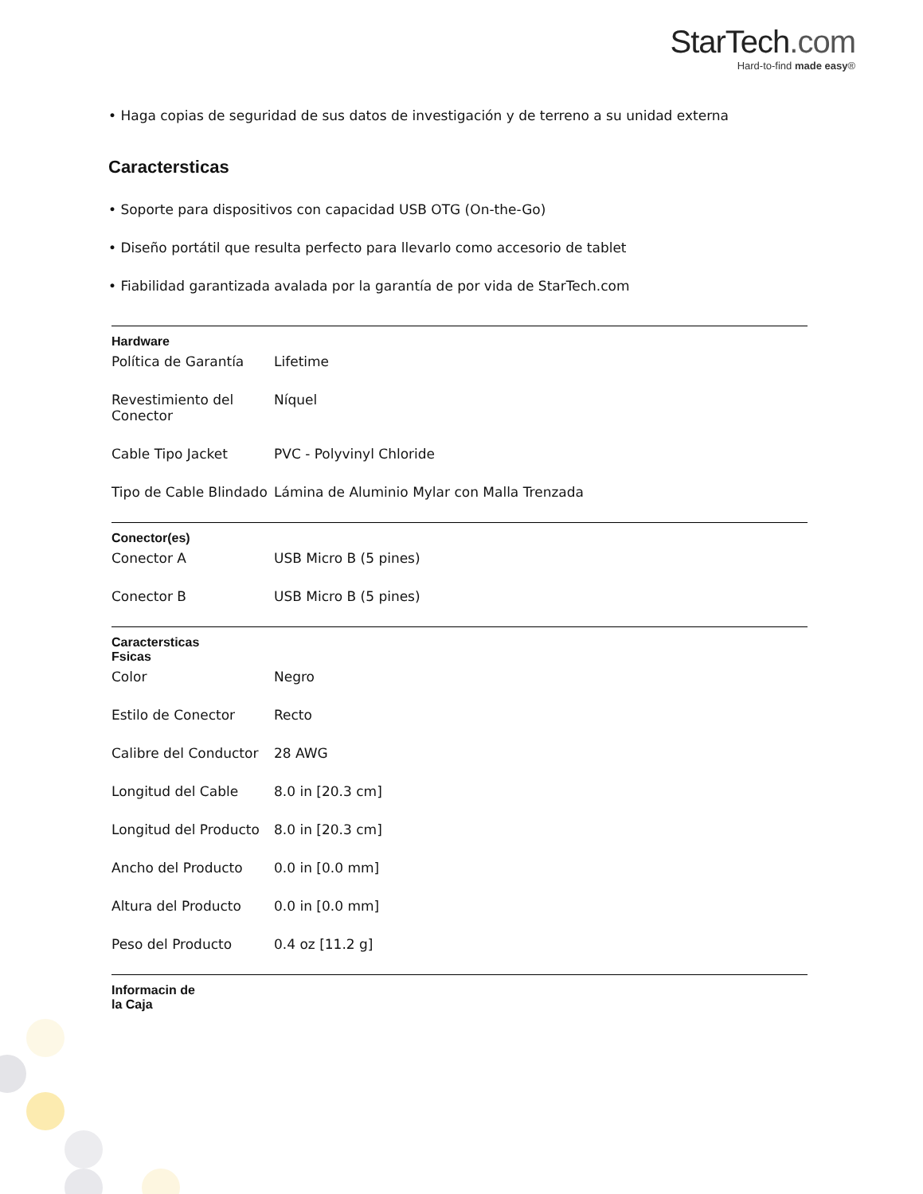StarTech.com
Hard-to-find made easy®
• Haga copias de seguridad de sus datos de investigación y de terreno a su unidad externa
Caractersticas
• Soporte para dispositivos con capacidad USB OTG (On-the-Go)
• Diseño portátil que resulta perfecto para llevarlo como accesorio de tablet
• Fiabilidad garantizada avalada por la garantía de por vida de StarTech.com
| Hardware | | |
| --- | --- | --- |
| | Política de Garantía | Lifetime |
| | Revestimiento del Conector | Níquel |
| | Cable Tipo Jacket | PVC - Polyvinyl Chloride |
| | Tipo de Cable Blindado | Lámina de Aluminio Mylar con Malla Trenzada |
| Conector(es) | | |
| | Conector A | USB Micro B (5 pines) |
| | Conector B | USB Micro B (5 pines) |
| Caractersticas Fsicas | | |
| | Color | Negro |
| | Estilo de Conector | Recto |
| | Calibre del Conductor | 28 AWG |
| | Longitud del Cable | 8.0 in [20.3 cm] |
| | Longitud del Producto | 8.0 in [20.3 cm] |
| | Ancho del Producto | 0.0 in [0.0 mm] |
| | Altura del Producto | 0.0 in [0.0 mm] |
| | Peso del Producto | 0.4 oz [11.2 g] |
| Informacin de la Caja | | |